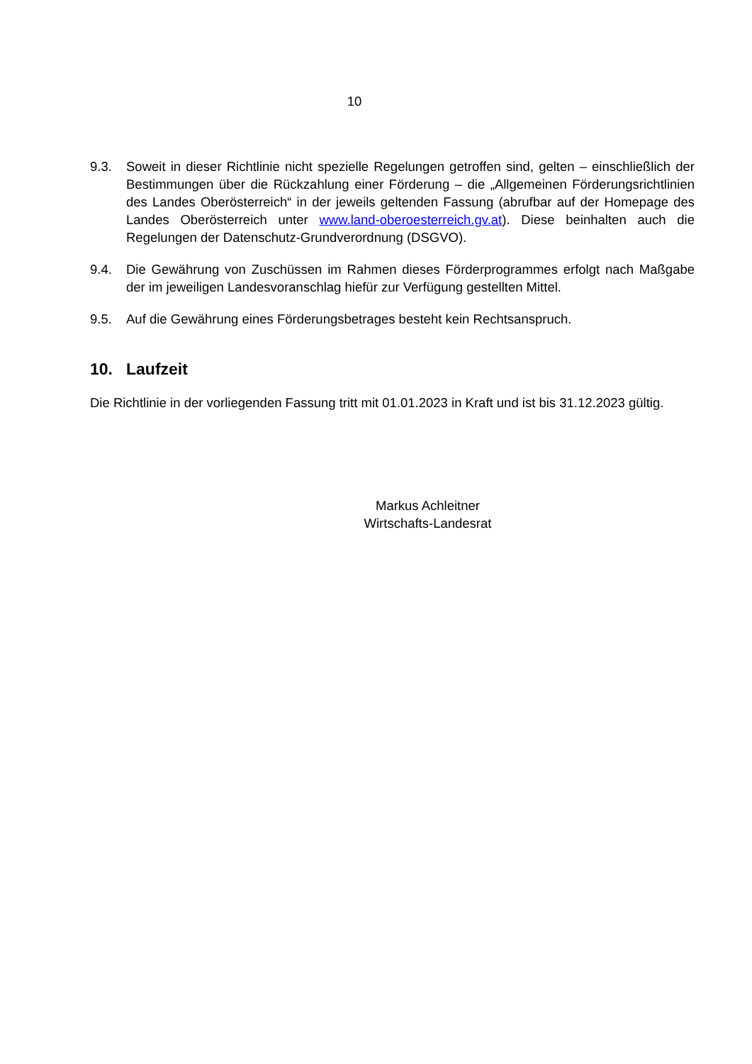10
9.3. Soweit in dieser Richtlinie nicht spezielle Regelungen getroffen sind, gelten – einschließlich der Bestimmungen über die Rückzahlung einer Förderung – die „Allgemeinen Förderungsrichtlinien des Landes Oberösterreich“ in der jeweils geltenden Fassung (abrufbar auf der Homepage des Landes Oberösterreich unter www.land-oberoesterreich.gv.at). Diese beinhalten auch die Regelungen der Datenschutz-Grundverordnung (DSGVO).
9.4. Die Gewährung von Zuschüssen im Rahmen dieses Förderprogrammes erfolgt nach Maßgabe der im jeweiligen Landesvoranschlag hiefür zur Verfügung gestellten Mittel.
9.5. Auf die Gewährung eines Förderungsbetrages besteht kein Rechtsanspruch.
10. Laufzeit
Die Richtlinie in der vorliegenden Fassung tritt mit 01.01.2023 in Kraft und ist bis 31.12.2023 gültig.
Markus Achleitner
Wirtschafts-Landesrat